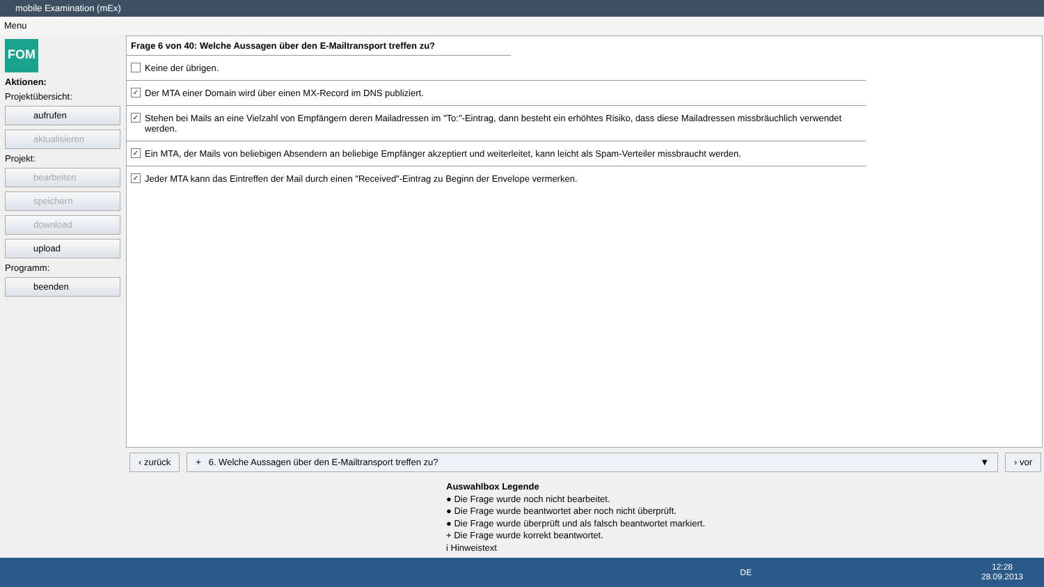mobile Examination (mEx)
Menu
FOM
Aktionen:
Projektübersicht:
aufrufen
aktualisieren
Projekt:
bearbeiten
speichern
download
upload
Programm:
beenden
Frage 6 von 40: Welche Aussagen über den E-Mailtransport treffen zu?
Keine der übrigen.
✓ Der MTA einer Domain wird über einen MX-Record im DNS publiziert.
✓ Stehen bei Mails an eine Vielzahl von Empfängern deren Mailadressen im "To:"-Eintrag, dann besteht ein erhöhtes Risiko, dass diese Mailadressen missbräuchlich verwendet werden.
✓ Ein MTA, der Mails von beliebigen Absendern an beliebige Empfänger akzeptiert und weiterleitet, kann leicht als Spam-Verteiler missbraucht werden.
✓ Jeder MTA kann das Eintreffen der Mail durch einen "Received"-Eintrag zu Beginn der Envelope vermerken.
‹ zurück + 6. Welche Aussagen über den E-Mailtransport treffen zu? ▼
› vor
Auswahlbox Legende
● Die Frage wurde noch nicht bearbeitet.
● Die Frage wurde beantwortet aber noch nicht überprüft.
● Die Frage wurde überprüft und als falsch beantwortet markiert.
+ Die Frage wurde korrekt beantwortet.
i Hinweistext
DE
12:28
28.09.2013